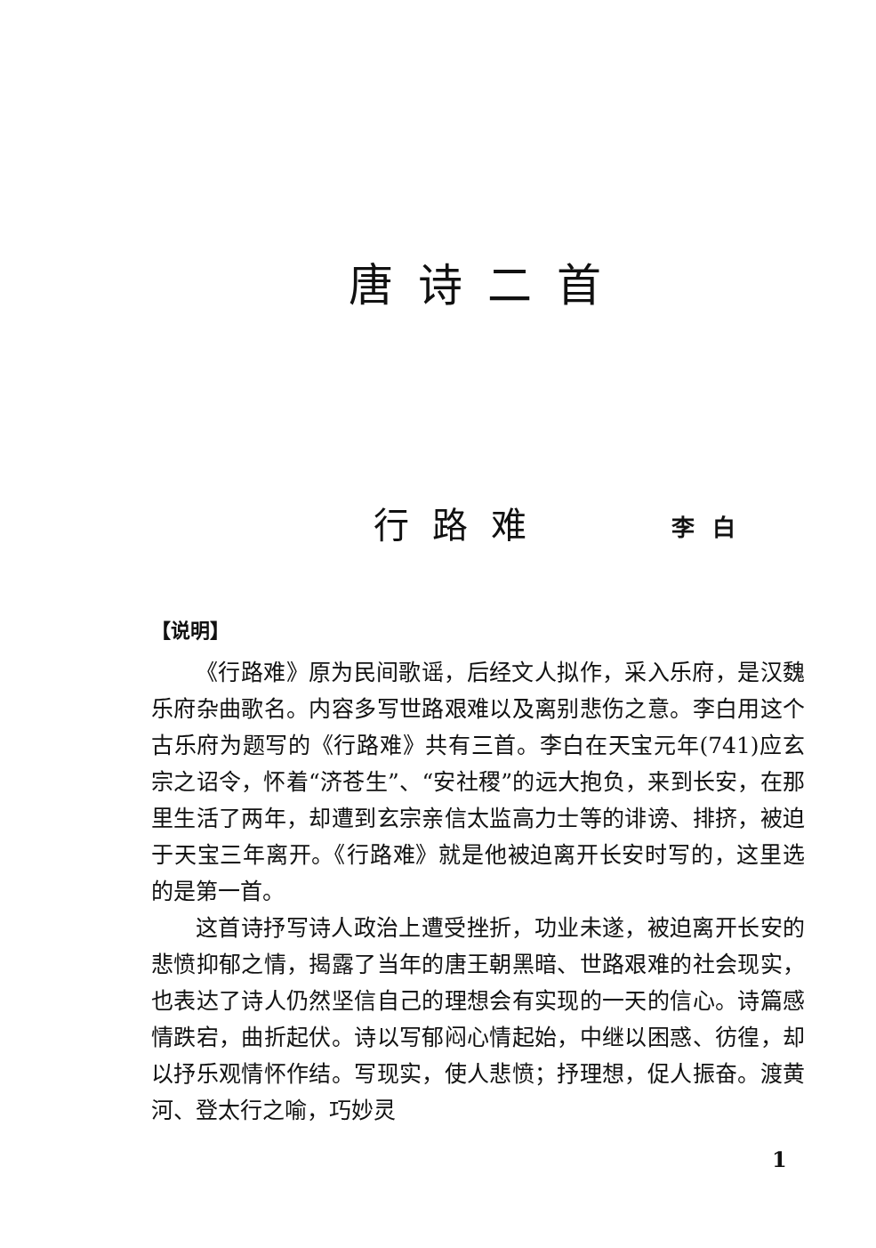唐诗二首
行路难 李白
【说明】
《行路难》原为民间歌谣，后经文人拟作，采入乐府，是汉魏乐府杂曲歌名。内容多写世路艰难以及离别悲伤之意。李白用这个古乐府为题写的《行路难》共有三首。李白在天宝元年(741)应玄宗之诏令，怀着“济苍生”、“安社稷”的远大抱负，来到长安，在那里生活了两年，却遭到玄宗亲信太监高力士等的诽谤、排挤，被迫于天宝三年离开。《行路难》就是他被迫离开长安时写的，这里选的是第一首。
这首诗抒写诗人政治上遭受挫折，功业未遂，被迫离开长安的悲愤抑郁之情，揭露了当年的唐王朝黑暗、世路艰难的社会现实，也表达了诗人仍然坚信自己的理想会有实现的一天的信心。诗篇感情跌宕，曲折起伏。诗以写郁闷心情起始，中继以困惑、彷徨，却以抒乐观情怀作结。写现实，使人悲愤；抒理想，促人振奋。渡黄河、登太行之喻，巧妙灵
1